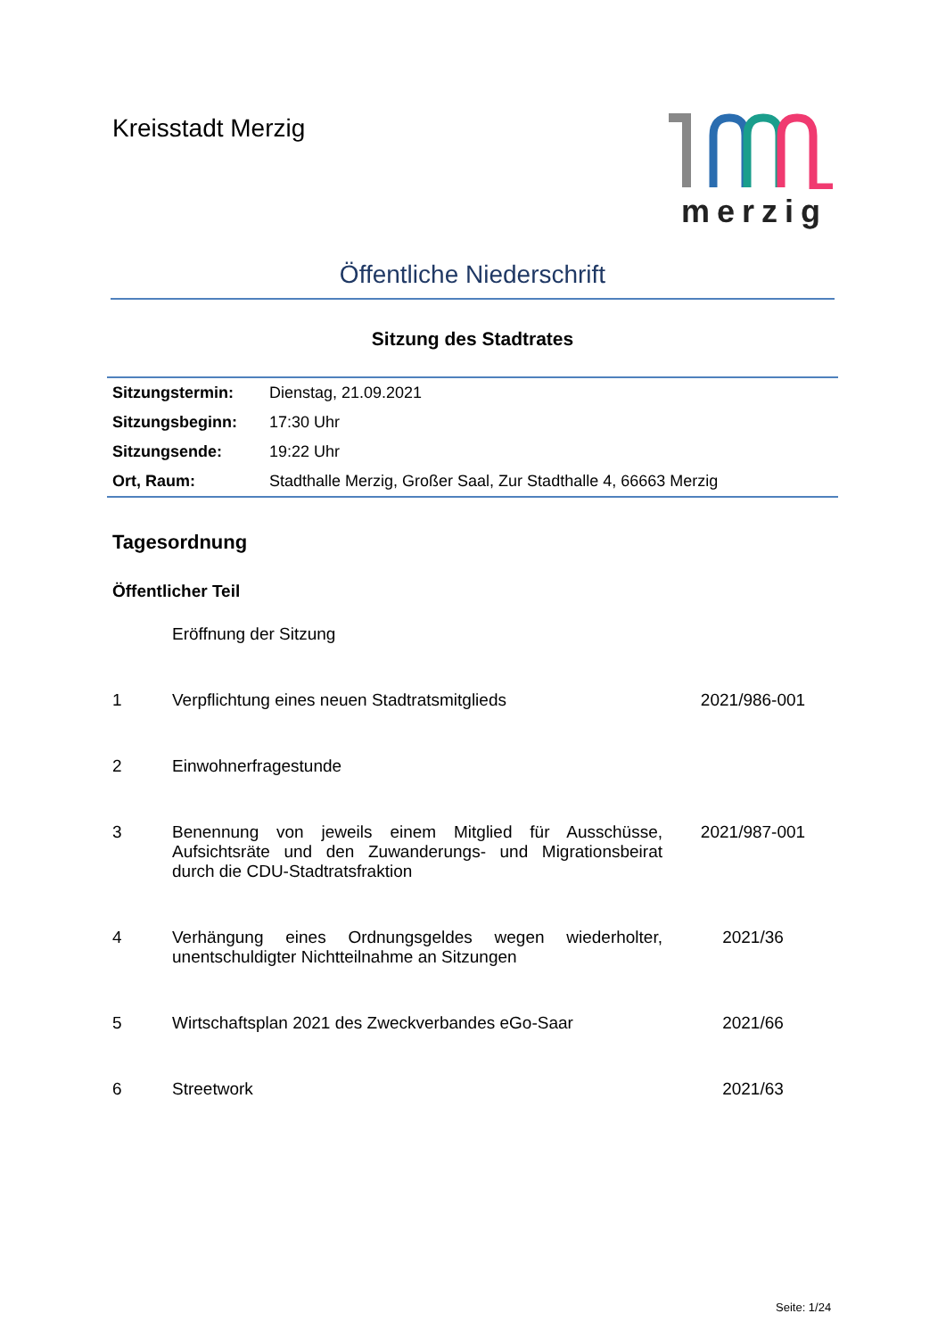Kreisstadt Merzig merzig
Öffentliche Niederschrift
Sitzung des Stadtrates
| Sitzungstermin: | Dienstag, 21.09.2021 |
| Sitzungsbeginn: | 17:30 Uhr |
| Sitzungsende: | 19:22 Uhr |
| Ort, Raum: | Stadthalle Merzig, Großer Saal, Zur Stadthalle 4, 66663 Merzig |
Tagesordnung
Öffentlicher Teil
| | Eröffnung der Sitzung | |
| 1 | Verpflichtung eines neuen Stadtratsmitglieds | 2021/986-001 |
| 2 | Einwohnerfragestunde | |
| 3 | Benennung von jeweils einem Mitglied für Ausschüsse, Aufsichtsräte und den Zuwanderungs- und Migrationsbeirat durch die CDU-Stadtratsfraktion | 2021/987-001 |
| 4 | Verhängung eines Ordnungsgeldes wegen wiederholter, unentschuldigter Nichtteilnahme an Sitzungen | 2021/36 |
| 5 | Wirtschaftsplan 2021 des Zweckverbandes eGo-Saar | 2021/66 |
| 6 | Streetwork | 2021/63 |
Seite: 1/24